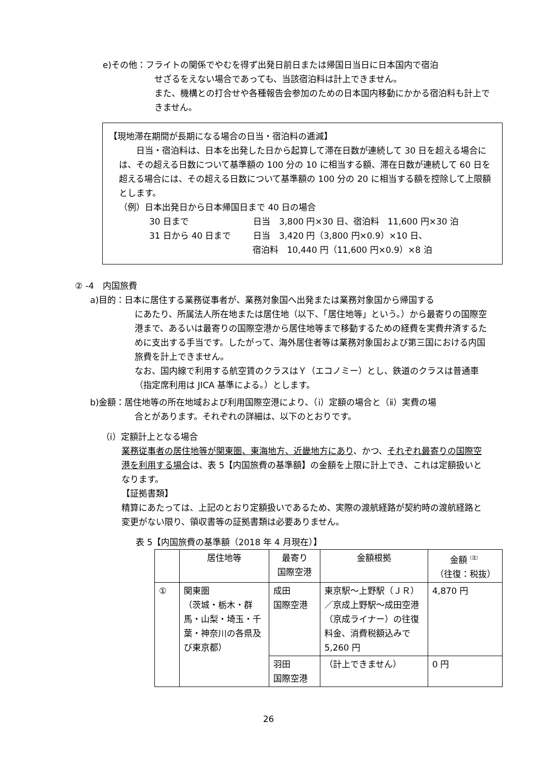e)その他：フライトの関係でやむを得ず出発日前日または帰国日当日に日本国内で宿泊
せざるをえない場合であっても、当該宿泊料は計上できません。
また、機構との打合せや各種報告会参加のための日本国内移動にかかる宿泊料も計上できません。
【現地滞在期間が長期になる場合の日当・宿泊料の逓減】
日当・宿泊料は、日本を出発した日から起算して滞在日数が連続して 30 日を超える場合には、その超える日数について基準額の 100 分の 10 に相当する額、滞在日数が連続して 60 日を超える場合には、その超える日数について基準額の 100 分の 20 に相当する額を控除して上限額とします。
（例）日本出発日から日本帰国日まで 40 日の場合
30 日まで 日当　3,800 円×30 日、宿泊料　11,600 円×30 泊
31 日から 40 日まで 日当　3,420 円（3,800 円×0.9）×10 日、
宿泊料　10,440 円（11,600 円×0.9）×8 泊
② -4　内国旅費
a)目的：日本に居住する業務従事者が、業務対象国へ出発または業務対象国から帰国する
にあたり、所属法人所在地または居住地（以下、「居住地等」という。）から最寄りの国際空港まで、あるいは最寄りの国際空港から居住地等まで移動するための経費を実費弁済するために支出する手当です。したがって、海外居住者等は業務対象国および第三国における内国旅費を計上できません。
なお、国内線で利用する航空賃のクラスはＹ（エコノミー）とし、鉄道のクラスは普通車（指定席利用は JICA 基準による。）とします。
b)金額：居住地等の所在地域および利用国際空港により、（ⅰ）定額の場合と（ⅱ）実費の場
合とがあります。それぞれの詳細は、以下のとおりです。
（ⅰ）定額計上となる場合
業務従事者の居住地等が関東圏、東海地方、近畿地方にあり、かつ、それぞれ最寄りの国際空港を利用する場合は、表 5【内国旅費の基準額】の金額を上限に計上でき、これは定額扱いとなります。
【証拠書類】
精算にあたっては、上記のとおり定額扱いであるため、実際の渡航経路が契約時の渡航経路と変更がない限り、領収書等の証拠書類は必要ありません。
表 5【内国旅費の基準額（2018 年 4 月現在）】
| | 居住地等 | 最寄り 国際空港 | 金額根拠 | 金額<sup>（注）</sup> （往復：税抜） |
| ① | 関東圏 （茨城・栃木・群馬・山梨・埼玉・千葉・神奈川の各県及び東京都） | 成田 国際空港 | 東京駅～上野駅（ＪＲ）／京成上野駅～成田空港（京成ライナー）の往復料金、消費税額込みで 5,260 円 | 4,870 円 |
| | | 羽田 国際空港 | （計上できません） | 0 円 |
26